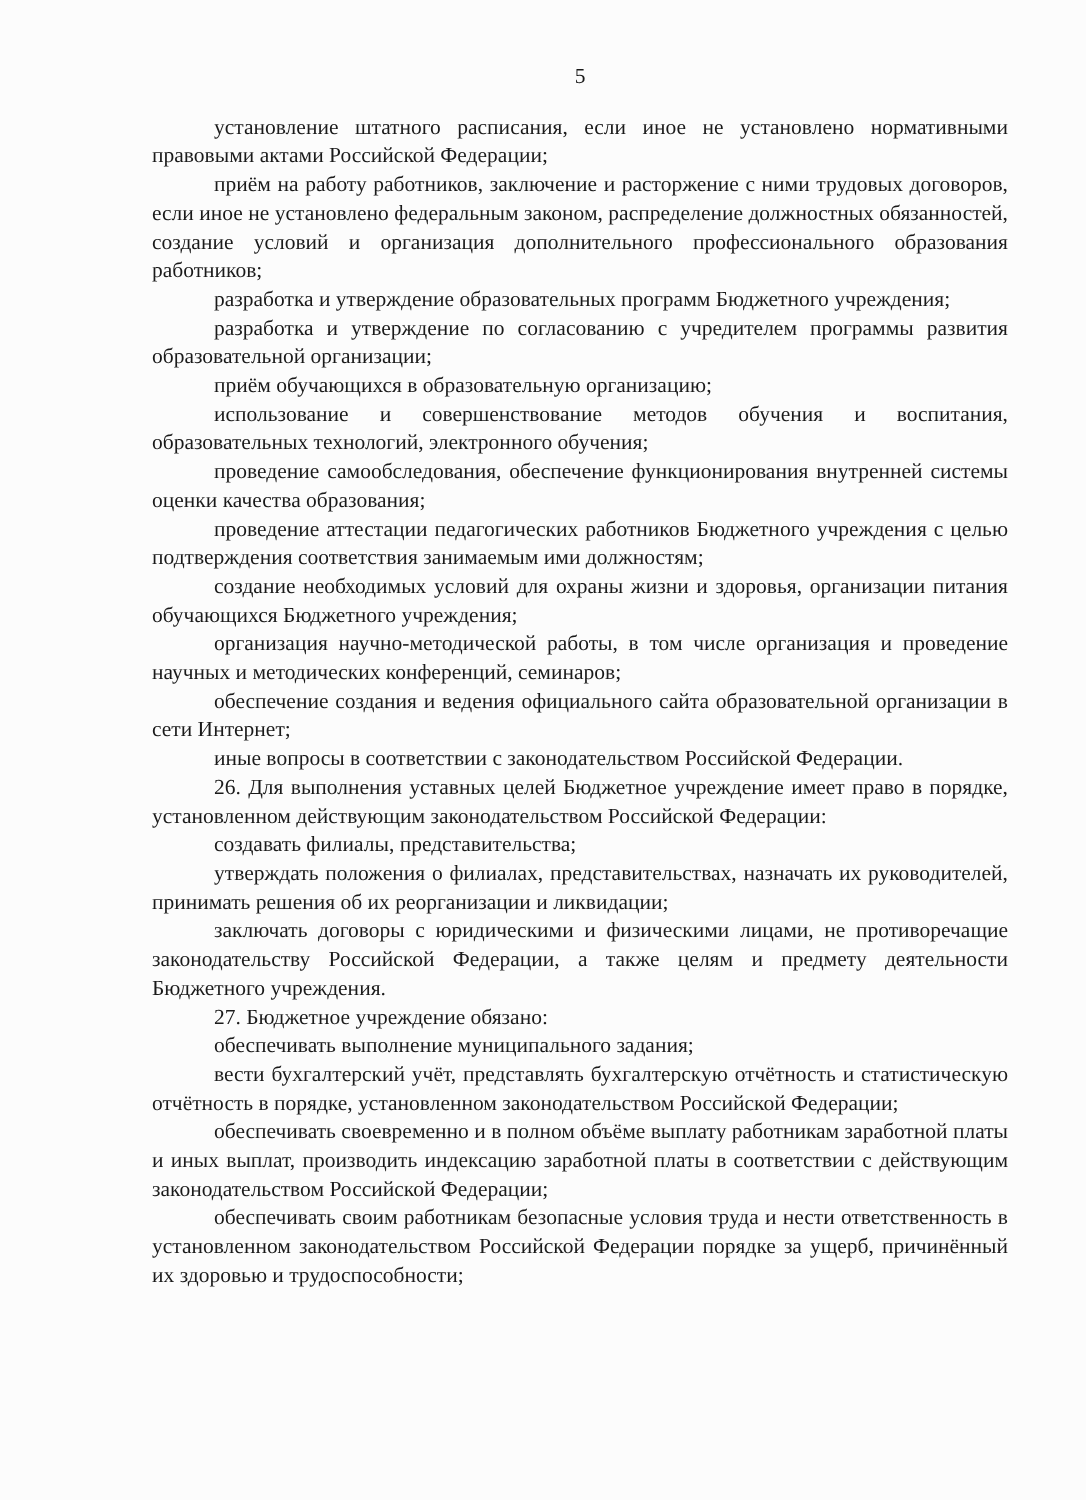5
установление штатного расписания, если иное не установлено нормативными правовыми актами Российской Федерации;
приём на работу работников, заключение и расторжение с ними трудовых договоров, если иное не установлено федеральным законом, распределение должностных обязанностей, создание условий и организация дополнительного профессионального образования работников;
разработка и утверждение образовательных программ Бюджетного учреждения;
разработка и утверждение по согласованию с учредителем программы развития образовательной организации;
приём обучающихся в образовательную организацию;
использование и совершенствование методов обучения и воспитания, образовательных технологий, электронного обучения;
проведение самообследования, обеспечение функционирования внутренней системы оценки качества образования;
проведение аттестации педагогических работников Бюджетного учреждения с целью подтверждения соответствия занимаемым ими должностям;
создание необходимых условий для охраны жизни и здоровья, организации питания обучающихся Бюджетного учреждения;
организация научно-методической работы, в том числе организация и проведение научных и методических конференций, семинаров;
обеспечение создания и ведения официального сайта образовательной организации в сети Интернет;
иные вопросы в соответствии с законодательством Российской Федерации.
26. Для выполнения уставных целей Бюджетное учреждение имеет право в порядке, установленном действующим законодательством Российской Федерации:
создавать филиалы, представительства;
утверждать положения о филиалах, представительствах, назначать их руководителей, принимать решения об их реорганизации и ликвидации;
заключать договоры с юридическими и физическими лицами, не противоречащие законодательству Российской Федерации, а также целям и предмету деятельности Бюджетного учреждения.
27. Бюджетное учреждение обязано:
обеспечивать выполнение муниципального задания;
вести бухгалтерский учёт, представлять бухгалтерскую отчётность и статистическую отчётность в порядке, установленном законодательством Российской Федерации;
обеспечивать своевременно и в полном объёме выплату работникам заработной платы и иных выплат, производить индексацию заработной платы в соответствии с действующим законодательством Российской Федерации;
обеспечивать своим работникам безопасные условия труда и нести ответственность в установленном законодательством Российской Федерации порядке за ущерб, причинённый их здоровью и трудоспособности;